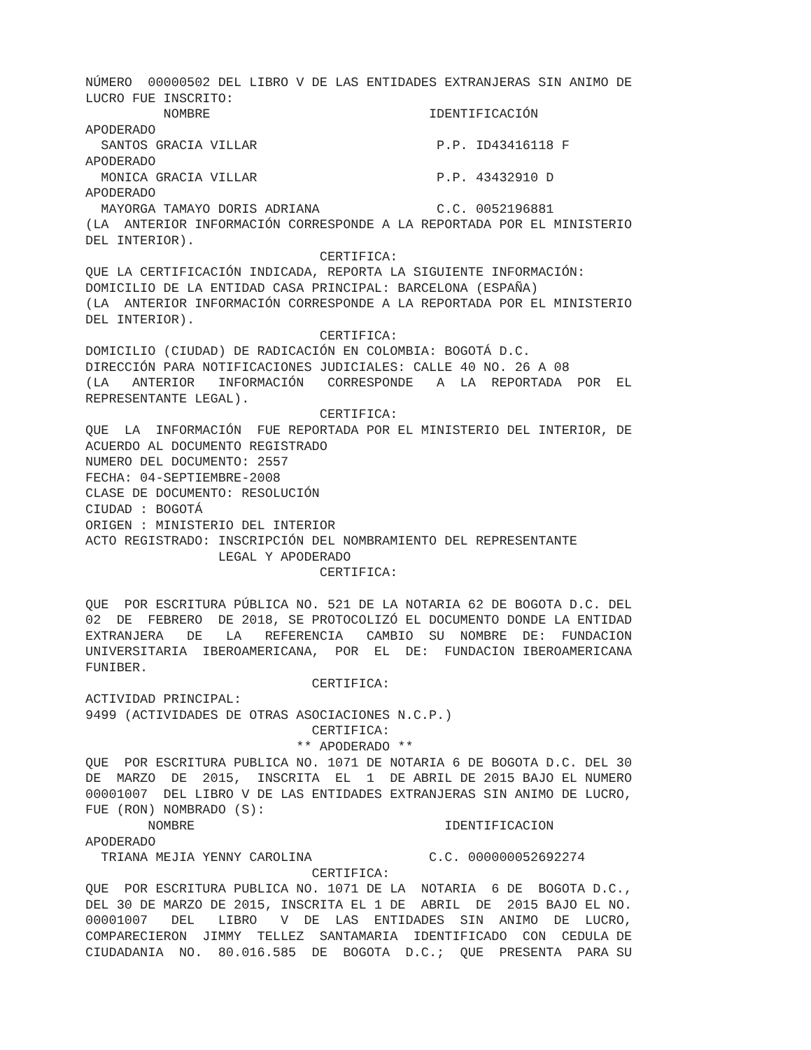NÚMERO  00000502 DEL LIBRO V DE LAS ENTIDADES EXTRANJERAS SIN ANIMO DE
LUCRO FUE INSCRITO:
          NOMBRE                            IDENTIFICACIÓN
APODERADO
  SANTOS GRACIA VILLAR                       P.P. ID43416118 F
APODERADO
  MONICA GRACIA VILLAR                       P.P. 43432910 D
APODERADO
  MAYORGA TAMAYO DORIS ADRIANA               C.C. 0052196881
(LA  ANTERIOR INFORMACIÓN CORRESPONDE A LA REPORTADA POR EL MINISTERIO
DEL INTERIOR).
                              CERTIFICA:
QUE LA CERTIFICACIÓN INDICADA, REPORTA LA SIGUIENTE INFORMACIÓN:
DOMICILIO DE LA ENTIDAD CASA PRINCIPAL: BARCELONA (ESPAÑA)
(LA  ANTERIOR INFORMACIÓN CORRESPONDE A LA REPORTADA POR EL MINISTERIO
DEL INTERIOR).
                              CERTIFICA:
DOMICILIO (CIUDAD) DE RADICACIÓN EN COLOMBIA: BOGOTÁ D.C.
DIRECCIÓN PARA NOTIFICACIONES JUDICIALES: CALLE 40 NO. 26 A 08
(LA   ANTERIOR   INFORMACIÓN   CORRESPONDE   A  LA  REPORTADA  POR  EL
REPRESENTANTE LEGAL).
                              CERTIFICA:
QUE  LA  INFORMACIÓN  FUE REPORTADA POR EL MINISTERIO DEL INTERIOR, DE
ACUERDO AL DOCUMENTO REGISTRADO
NUMERO DEL DOCUMENTO: 2557
FECHA: 04-SEPTIEMBRE-2008
CLASE DE DOCUMENTO: RESOLUCIÓN
CIUDAD : BOGOTÁ
ORIGEN : MINISTERIO DEL INTERIOR
ACTO REGISTRADO: INSCRIPCIÓN DEL NOMBRAMIENTO DEL REPRESENTANTE
                 LEGAL Y APODERADO
                              CERTIFICA:

QUE  POR ESCRITURA PÚBLICA NO. 521 DE LA NOTARIA 62 DE BOGOTA D.C. DEL
02  DE  FEBRERO  DE 2018, SE PROTOCOLIZÓ EL DOCUMENTO DONDE LA ENTIDAD
EXTRANJERA   DE   LA   REFERENCIA   CAMBIO  SU  NOMBRE  DE:  FUNDACION
UNIVERSITARIA  IBEROAMERICANA,  POR  EL  DE:  FUNDACION IBEROAMERICANA
FUNIBER.
                             CERTIFICA:
ACTIVIDAD PRINCIPAL:
9499 (ACTIVIDADES DE OTRAS ASOCIACIONES N.C.P.)
                             CERTIFICA:
                           ** APODERADO **
QUE  POR ESCRITURA PUBLICA NO. 1071 DE NOTARIA 6 DE BOGOTA D.C. DEL 30
DE  MARZO  DE  2015,  INSCRITA  EL  1  DE ABRIL DE 2015 BAJO EL NUMERO
00001007  DEL LIBRO V DE LAS ENTIDADES EXTRANJERAS SIN ANIMO DE LUCRO,
FUE (RON) NOMBRADO (S):
        NOMBRE                                IDENTIFICACION
APODERADO
  TRIANA MEJIA YENNY CAROLINA               C.C. 000000052692274
                             CERTIFICA:
QUE  POR ESCRITURA PUBLICA NO. 1071 DE LA  NOTARIA  6 DE  BOGOTA D.C.,
DEL 30 DE MARZO DE 2015, INSCRITA EL 1 DE  ABRIL  DE  2015 BAJO EL NO.
00001007   DEL   LIBRO   V  DE  LAS  ENTIDADES  SIN  ANIMO  DE  LUCRO,
COMPARECIERON  JIMMY  TELLEZ  SANTAMARIA  IDENTIFICADO  CON  CEDULA DE
CIUDADANIA  NO.  80.016.585  DE  BOGOTA  D.C.;  QUE  PRESENTA  PARA SU